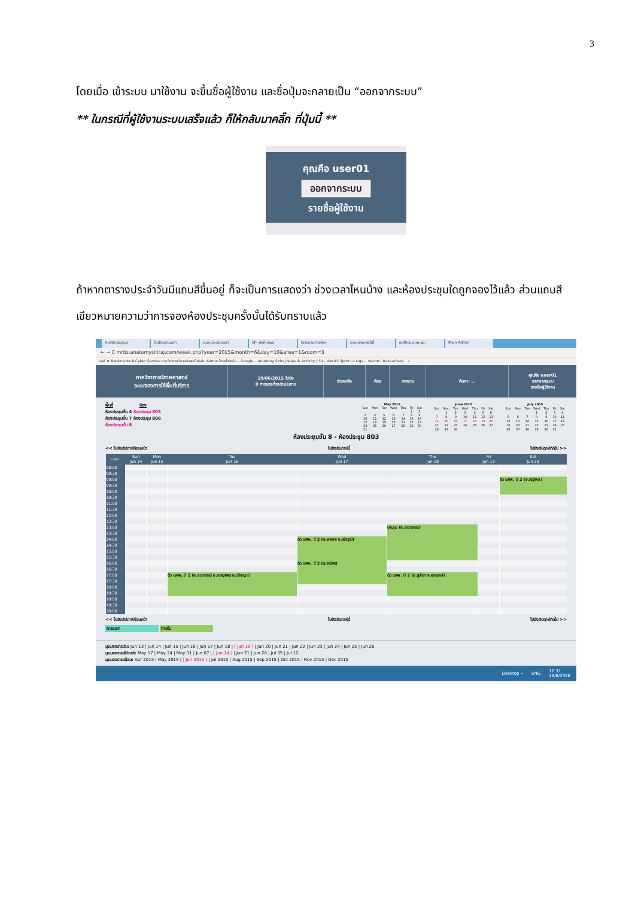3
โดยเมื่อ เข้าระบบ มาใช้งาน จะขึ้นชื่อผู้ใช้งาน และชื่อปุ่มจะกลายเป็น “ออกจากระบบ”
** ในกรณีที่ผู้ใช้งานระบบเสร็จแล้ว ก็ให้กลับมาคลิ๊ก ที่ปุ่มนี้ **
คุณคือ user01
ออกจากระบบ
รายชื่อผู้ใช้งาน
ถ้าหากตารางประจำวันมีแถบสีขึ้นอยู่ ก็จะเป็นการแสดงว่า ช่วงเวลาไหนบ้าง และห้องประชุมใดถูกจองไว้แล้ว ส่วนแถบสีเขียวหมายความว่าการจองห้องประชุมครั้งนั้นได้รับทราบแล้ว
HostingLotus Outlook.com ระบบประเมินรายวิ SP--สำนักงานภ โปรแกรมการจัดก ระบบจองการใช้พื้ eoffice.alro.go. Main Admin
← → C mrbs.anatomysiriraj.com/week.php?year=2015&month=6&day=19&area=1&room=3
แอป ★ Bookmarks K-Cyber Service ภาควิชากายวิภาคศาสตร์ Main Admin ไดรฟ์ของฉัน - Google... Anatomy Siriraj News & Activity | Sir... ช่อง RS Sport La Liga... Vector | BazaarDesi... »
ภาควิชากายวิภาคศาสตร์
ระบบจองการใช้พื้นที่บริการ
19/06/2015 ไปยัง
0 การจองที่รอดำเนินการ
ช่วยเหลือ ห้อง รายงาน ค้นหา: ▭
คุณคือ user01
ออกจากระบบ
รายชื่อผู้ใช้งาน
พื้นที่ ห้อง
ห้องประชุมชั้น 4 ห้องประชุม 803
ห้องประชุมชั้น 7 ห้องประชุม 806
ห้องประชุมชั้น 8
| May 2015 | | | | | | |
| --- | --- | --- | --- | --- | --- | --- |
| Sun | Mon | Tue | Wed | Thu | Fri | Sat |
| | | | | | 1 | 2 |
| 3 | 4 | 5 | 6 | 7 | 8 | 9 |
| 10 | 11 | 12 | 13 | 14 | 15 | 16 |
| 17 | 18 | 19 | 20 | 21 | 22 | 23 |
| 24 | 25 | 26 | 27 | 28 | 29 | 30 |
| 31 | | | | | | |
| June 2015 | | | | | | |
| --- | --- | --- | --- | --- | --- | --- |
| Sun | Mon | Tue | Wed | Thu | Fri | Sat |
| | 1 | 2 | 3 | 4 | 5 | 6 |
| 7 | 8 | 9 | 10 | 11 | 12 | 13 |
| 14 | 15 | 16 | 17 | 18 | 19 | 20 |
| 21 | 22 | 23 | 24 | 25 | 26 | 27 |
| 28 | 29 | 30 | | | | |
| July 2015 | | | | | | |
| --- | --- | --- | --- | --- | --- | --- |
| Sun | Mon | Tue | Wed | Thu | Fri | Sat |
| | | | 1 | 2 | 3 | 4 |
| 5 | 6 | 7 | 8 | 9 | 10 | 11 |
| 12 | 13 | 14 | 15 | 16 | 17 | 18 |
| 19 | 20 | 21 | 22 | 23 | 24 | 25 |
| 26 | 27 | 28 | 29 | 30 | 31 | |
ห้องประชุมชั้น 8 - ห้องประชุม 803
<< ไปยังสัปดาห์ก่อนหน้า ไปยังสัปดาห์นี้ ไปยังสัปดาห์ถัดไป >>
| เวลา: | Sun Jun 14 | Mon Jun 15 | Tue Jun 16 | Wed Jun 17 | Thu Jun 18 | Fri Jun 19 | Sat Jun 20 |
| --- | --- | --- | --- | --- | --- | --- | --- |
| 08:00 | | | | | | | |
| 08:30 | | | | | | | |
| 09:00 | | | | | | | ติว นศพ. ปี 2 (อ.ณัฐพล) |
| 09:30 | | | | | | | |
| 10:00 | | | | | | | |
| 10:30 | | | | | | | |
| 11:00 | | | | | | | |
| 11:30 | | | | | | | |
| 12:00 | | | | | | | |
| 12:30 | | | | | | | |
| 13:00 | | | | | ประชุม (อ.ธนาภรณ์) | | |
| 13:30 | | | | | | | |
| 14:00 | | | | ติว นศพ. ปี 2 (อ.พลอย อ.พีรวุฒิ) | | | |
| 14:30 | | | | | | | |
| 15:00 | | | | | | | |
| 15:30 | | | | | | | |
| 16:00 | | | | ติว นศพ. ปี 2 (อ.ธนิศร) | | | |
| 16:30 | | | | | | | |
| 17:00 | | | ติว นศพ. ปี 2 (อ.ธนาภรณ์ อ.เบญจพร อ.ปริชญา) | | ติว นศพ. ปี 2 (อ.ฐลียา อ.ศุภฤกษ์) | | |
| 17:30 | | | | | | | |
| 18:00 | | | | | | | |
| 18:30 | | | | | | | |
| 19:00 | | | | | | | |
| 19:30 | | | | | | | |
| 20:00 | | | | | | | |
<< ไปยังสัปดาห์ก่อนหน้า ไปยังสัปดาห์นี้ ไปยังสัปดาห์ถัดไป >>
ภายนอก ภายใน
มุมมองรายวัน: Jun 13 | Jun 14 | Jun 15 | Jun 16 | Jun 17 | Jun 18 | [ Jun 19 ] | Jun 20 | Jun 21 | Jun 22 | Jun 23 | Jun 24 | Jun 25 | Jun 26
มุมมองรายสัปดาห์: May 17 | May 24 | May 31 | Jun 07 | [ Jun 14 ] | Jun 21 | Jun 28 | Jul 05 | Jul 12
มุมมองรายเดือน: Apr 2015 | May 2015 | [ Jun 2015 ] | Jul 2015 | Aug 2015 | Sep 2015 | Oct 2015 | Nov 2015 | Dec 2015
Desktop » ENG 12:31
19/6/2558